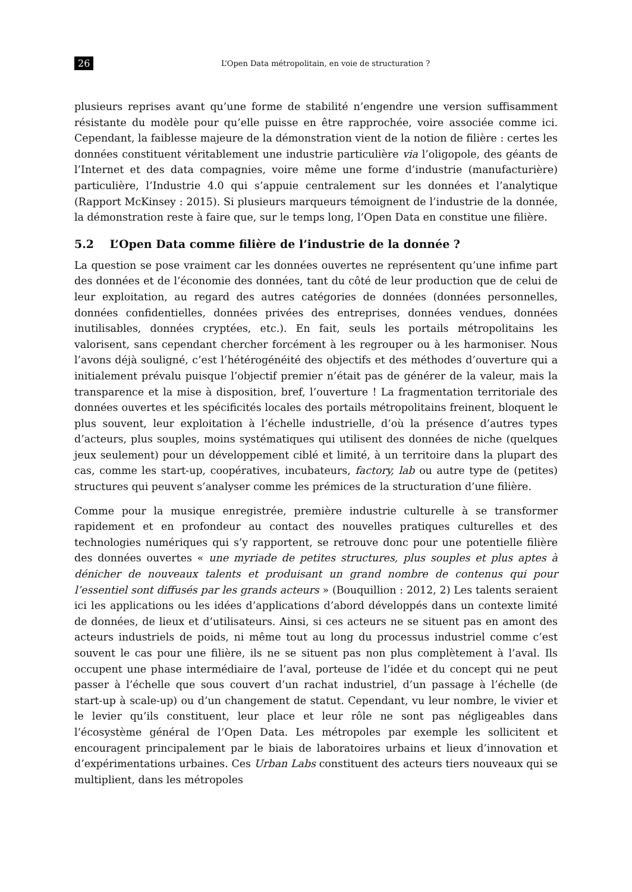26 L’Open Data métropolitain, en voie de structuration ?
plusieurs reprises avant qu’une forme de stabilité n’engendre une version suffisamment résistante du modèle pour qu’elle puisse en être rapprochée, voire associée comme ici. Cependant, la faiblesse majeure de la démonstration vient de la notion de filière : certes les données constituent véritablement une industrie particulière via l’oligopole, des géants de l’Internet et des data compagnies, voire même une forme d’industrie (manufacturière) particulière, l’Industrie 4.0 qui s’appuie centralement sur les données et l’analytique (Rapport McKinsey : 2015). Si plusieurs marqueurs témoignent de l’industrie de la donnée, la démonstration reste à faire que, sur le temps long, l’Open Data en constitue une filière.
5.2 L’Open Data comme filière de l’industrie de la donnée ?
La question se pose vraiment car les données ouvertes ne représentent qu’une infime part des données et de l’économie des données, tant du côté de leur production que de celui de leur exploitation, au regard des autres catégories de données (données personnelles, données confidentielles, données privées des entreprises, données vendues, données inutilisables, données cryptées, etc.). En fait, seuls les portails métropolitains les valorisent, sans cependant chercher forcément à les regrouper ou à les harmoniser. Nous l’avons déjà souligné, c’est l’hétérogénéité des objectifs et des méthodes d’ouverture qui a initialement prévalu puisque l’objectif premier n’était pas de générer de la valeur, mais la transparence et la mise à disposition, bref, l’ouverture ! La fragmentation territoriale des données ouvertes et les spécificités locales des portails métropolitains freinent, bloquent le plus souvent, leur exploitation à l’échelle industrielle, d’où la présence d’autres types d’acteurs, plus souples, moins systématiques qui utilisent des données de niche (quelques jeux seulement) pour un développement ciblé et limité, à un territoire dans la plupart des cas, comme les start-up, coopératives, incubateurs, factory, lab ou autre type de (petites) structures qui peuvent s’analyser comme les prémices de la structuration d’une filière.
Comme pour la musique enregistrée, première industrie culturelle à se transformer rapidement et en profondeur au contact des nouvelles pratiques culturelles et des technologies numériques qui s’y rapportent, se retrouve donc pour une potentielle filière des données ouvertes « une myriade de petites structures, plus souples et plus aptes à dénicher de nouveaux talents et produisant un grand nombre de contenus qui pour l’essentiel sont diffusés par les grands acteurs » (Bouquillion : 2012, 2) Les talents seraient ici les applications ou les idées d’applications d’abord développés dans un contexte limité de données, de lieux et d’utilisateurs. Ainsi, si ces acteurs ne se situent pas en amont des acteurs industriels de poids, ni même tout au long du processus industriel comme c’est souvent le cas pour une filière, ils ne se situent pas non plus complètement à l’aval. Ils occupent une phase intermédiaire de l’aval, porteuse de l’idée et du concept qui ne peut passer à l’échelle que sous couvert d’un rachat industriel, d’un passage à l’échelle (de start-up à scale-up) ou d’un changement de statut. Cependant, vu leur nombre, le vivier et le levier qu’ils constituent, leur place et leur rôle ne sont pas négligeables dans l’écosystème général de l’Open Data. Les métropoles par exemple les sollicitent et encouragent principalement par le biais de laboratoires urbains et lieux d’innovation et d’expérimentations urbaines. Ces Urban Labs constituent des acteurs tiers nouveaux qui se multiplient, dans les métropoles